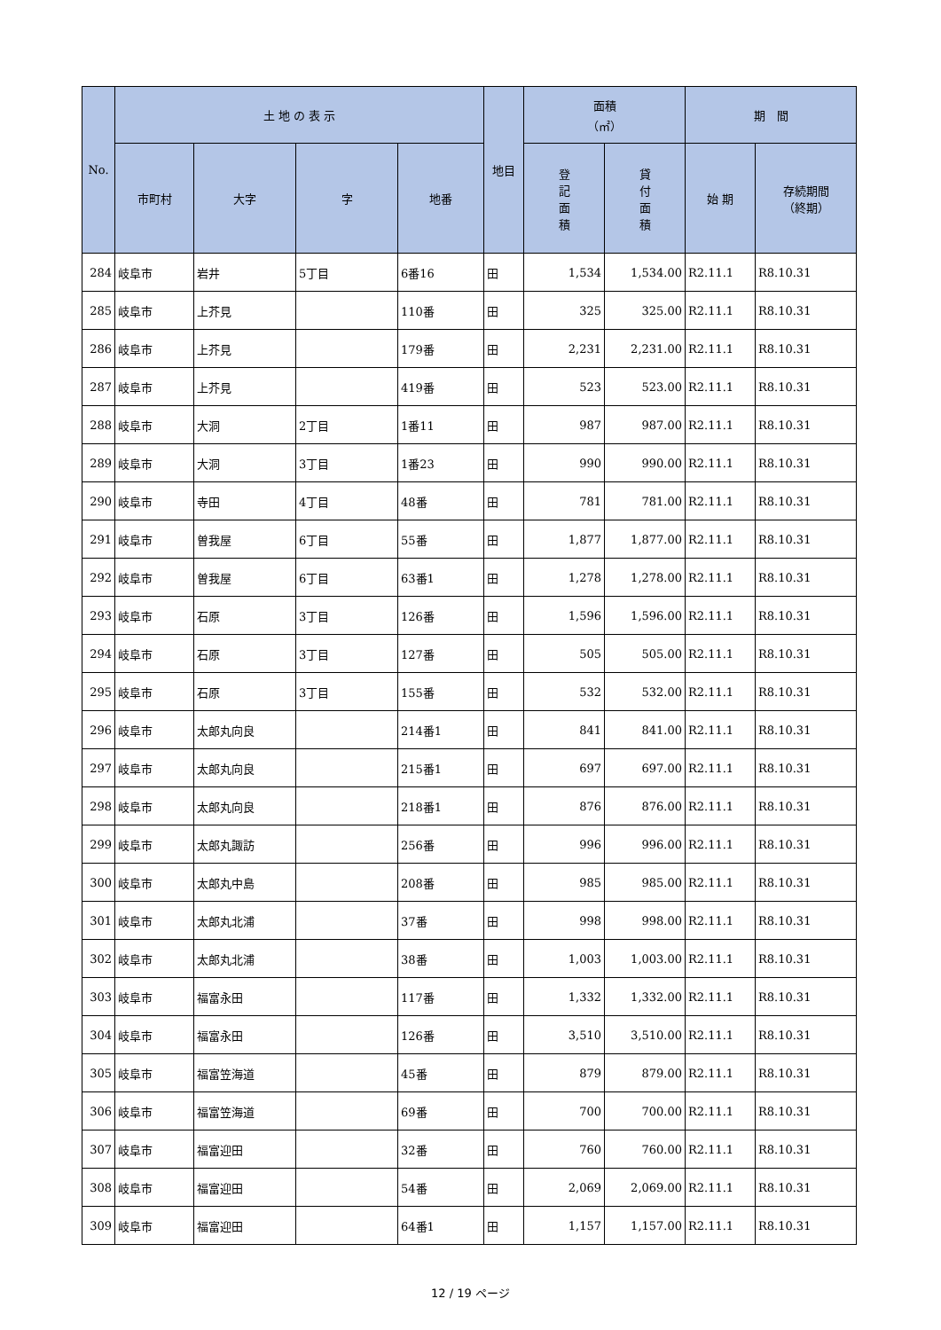| No. | 土 地 の 表 示 | | | | 地目 | 面積 （㎡） | | 期 間 | |
| --- | --- | --- | --- | --- | --- | --- | --- | --- | --- |
| | 市町村 | 大字 | 字 | 地番 | | 登 記 面 積 | 貸 付 面 積 | 始 期 | 存続期間 （終期） |
| 284 | 岐阜市 | 岩井 | 5丁目 | 6番16 | 田 | 1,534 | 1,534.00 | R2.11.1 | R8.10.31 |
| 285 | 岐阜市 | 上芥見 | | 110番 | 田 | 325 | 325.00 | R2.11.1 | R8.10.31 |
| 286 | 岐阜市 | 上芥見 | | 179番 | 田 | 2,231 | 2,231.00 | R2.11.1 | R8.10.31 |
| 287 | 岐阜市 | 上芥見 | | 419番 | 田 | 523 | 523.00 | R2.11.1 | R8.10.31 |
| 288 | 岐阜市 | 大洞 | 2丁目 | 1番11 | 田 | 987 | 987.00 | R2.11.1 | R8.10.31 |
| 289 | 岐阜市 | 大洞 | 3丁目 | 1番23 | 田 | 990 | 990.00 | R2.11.1 | R8.10.31 |
| 290 | 岐阜市 | 寺田 | 4丁目 | 48番 | 田 | 781 | 781.00 | R2.11.1 | R8.10.31 |
| 291 | 岐阜市 | 曽我屋 | 6丁目 | 55番 | 田 | 1,877 | 1,877.00 | R2.11.1 | R8.10.31 |
| 292 | 岐阜市 | 曽我屋 | 6丁目 | 63番1 | 田 | 1,278 | 1,278.00 | R2.11.1 | R8.10.31 |
| 293 | 岐阜市 | 石原 | 3丁目 | 126番 | 田 | 1,596 | 1,596.00 | R2.11.1 | R8.10.31 |
| 294 | 岐阜市 | 石原 | 3丁目 | 127番 | 田 | 505 | 505.00 | R2.11.1 | R8.10.31 |
| 295 | 岐阜市 | 石原 | 3丁目 | 155番 | 田 | 532 | 532.00 | R2.11.1 | R8.10.31 |
| 296 | 岐阜市 | 太郎丸向良 | | 214番1 | 田 | 841 | 841.00 | R2.11.1 | R8.10.31 |
| 297 | 岐阜市 | 太郎丸向良 | | 215番1 | 田 | 697 | 697.00 | R2.11.1 | R8.10.31 |
| 298 | 岐阜市 | 太郎丸向良 | | 218番1 | 田 | 876 | 876.00 | R2.11.1 | R8.10.31 |
| 299 | 岐阜市 | 太郎丸諏訪 | | 256番 | 田 | 996 | 996.00 | R2.11.1 | R8.10.31 |
| 300 | 岐阜市 | 太郎丸中島 | | 208番 | 田 | 985 | 985.00 | R2.11.1 | R8.10.31 |
| 301 | 岐阜市 | 太郎丸北浦 | | 37番 | 田 | 998 | 998.00 | R2.11.1 | R8.10.31 |
| 302 | 岐阜市 | 太郎丸北浦 | | 38番 | 田 | 1,003 | 1,003.00 | R2.11.1 | R8.10.31 |
| 303 | 岐阜市 | 福富永田 | | 117番 | 田 | 1,332 | 1,332.00 | R2.11.1 | R8.10.31 |
| 304 | 岐阜市 | 福富永田 | | 126番 | 田 | 3,510 | 3,510.00 | R2.11.1 | R8.10.31 |
| 305 | 岐阜市 | 福富笠海道 | | 45番 | 田 | 879 | 879.00 | R2.11.1 | R8.10.31 |
| 306 | 岐阜市 | 福富笠海道 | | 69番 | 田 | 700 | 700.00 | R2.11.1 | R8.10.31 |
| 307 | 岐阜市 | 福富迎田 | | 32番 | 田 | 760 | 760.00 | R2.11.1 | R8.10.31 |
| 308 | 岐阜市 | 福富迎田 | | 54番 | 田 | 2,069 | 2,069.00 | R2.11.1 | R8.10.31 |
| 309 | 岐阜市 | 福富迎田 | | 64番1 | 田 | 1,157 | 1,157.00 | R2.11.1 | R8.10.31 |
12 / 19 ページ